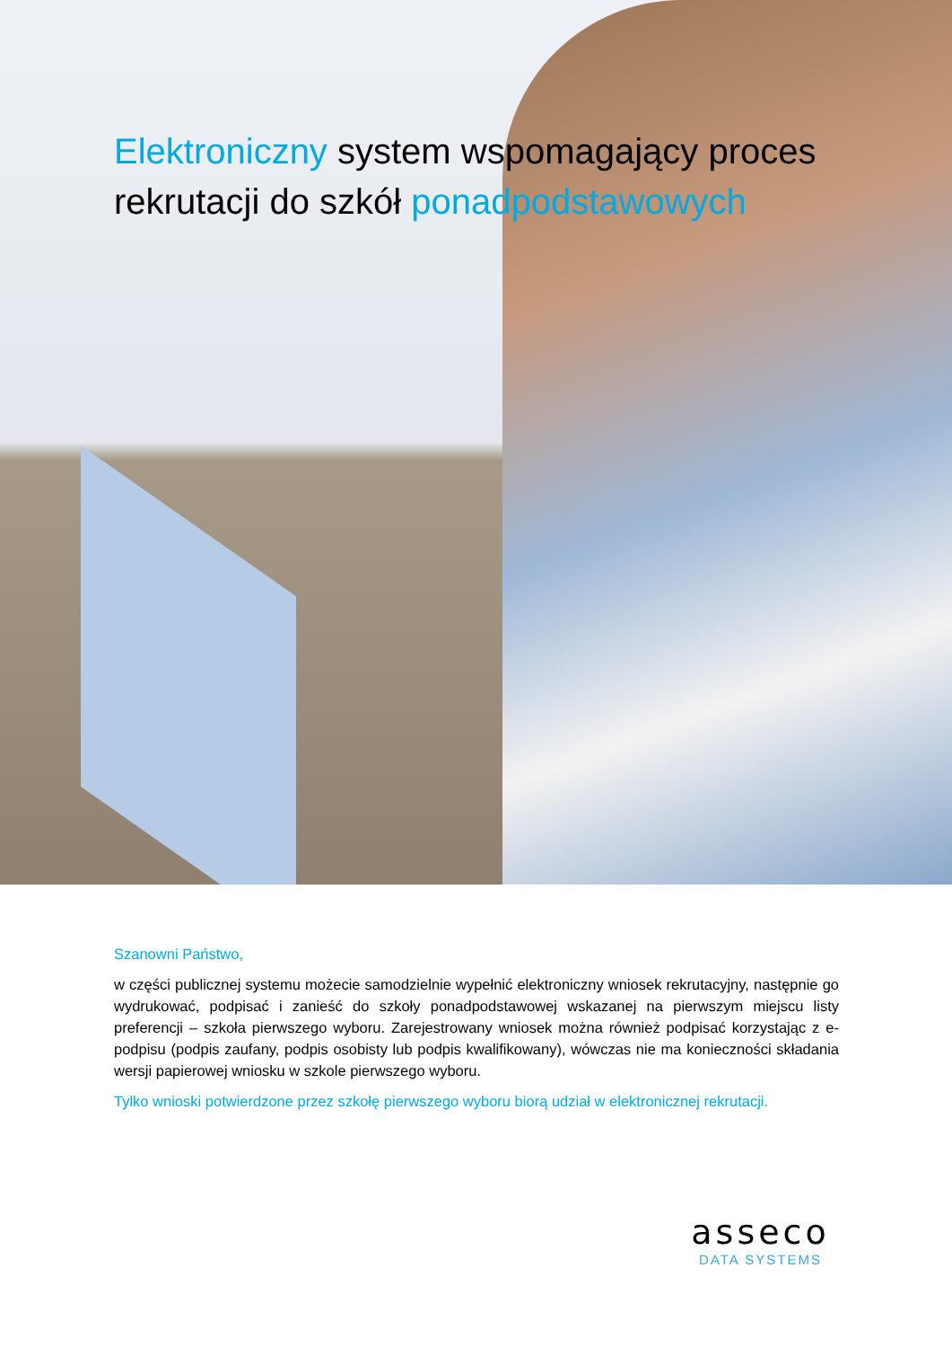Elektroniczny system wspomagający proces rekrutacji do szkół ponadpodstawowych
Szanowni Państwo,
w części publicznej systemu możecie samodzielnie wypełnić elektroniczny wniosek rekrutacyjny, następnie go wydrukować, podpisać i zanieść do szkoły ponadpodstawowej wskazanej na pierwszym miejscu listy preferencji – szkoła pierwszego wyboru. Zarejestrowany wniosek można również podpisać korzystając z e-podpisu (podpis zaufany, podpis osobisty lub podpis kwalifikowany), wówczas nie ma konieczności składania wersji papierowej wniosku w szkole pierwszego wyboru.
Tylko wnioski potwierdzone przez szkołę pierwszego wyboru biorą udział w elektronicznej rekrutacji.
asseco
DATA SYSTEMS